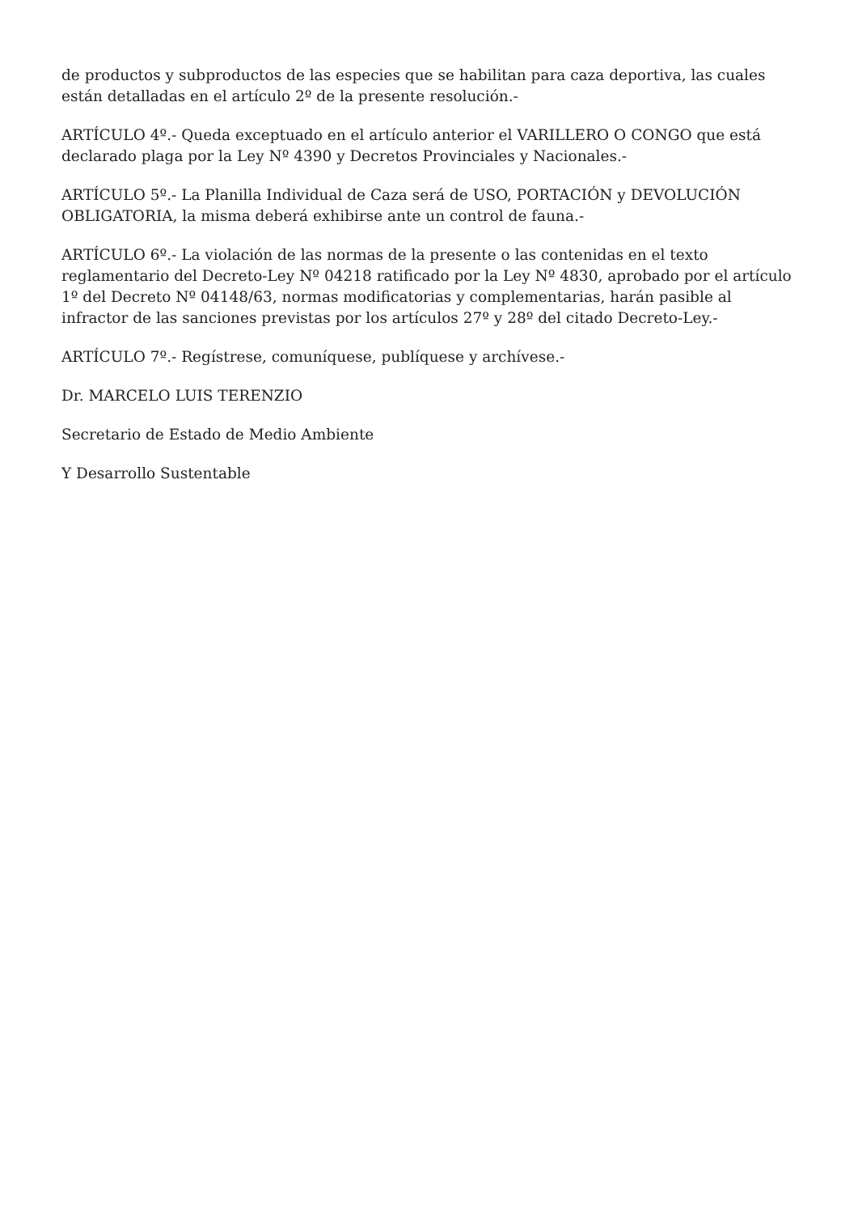de productos y subproductos de las especies que se habilitan para caza deportiva, las cuales están detalladas en el artículo 2º de la presente resolución.-
ARTÍCULO 4º.- Queda exceptuado en el artículo anterior el VARILLERO O CONGO que está declarado plaga por la Ley Nº 4390 y Decretos Provinciales y Nacionales.-
ARTÍCULO 5º.- La Planilla Individual de Caza será de USO, PORTACIÓN y DEVOLUCIÓN OBLIGATORIA, la misma deberá exhibirse ante un control de fauna.-
ARTÍCULO 6º.- La violación de las normas de la presente o las contenidas en el texto reglamentario del Decreto-Ley Nº 04218 ratificado por la Ley Nº 4830, aprobado por el artículo 1º del Decreto Nº 04148/63, normas modificatorias y complementarias, harán pasible al infractor de las sanciones previstas por los artículos 27º y 28º del citado Decreto-Ley.-
ARTÍCULO 7º.- Regístrese, comuníquese, publíquese y archívese.-
Dr. MARCELO LUIS TERENZIO
Secretario de Estado de Medio Ambiente
Y Desarrollo Sustentable